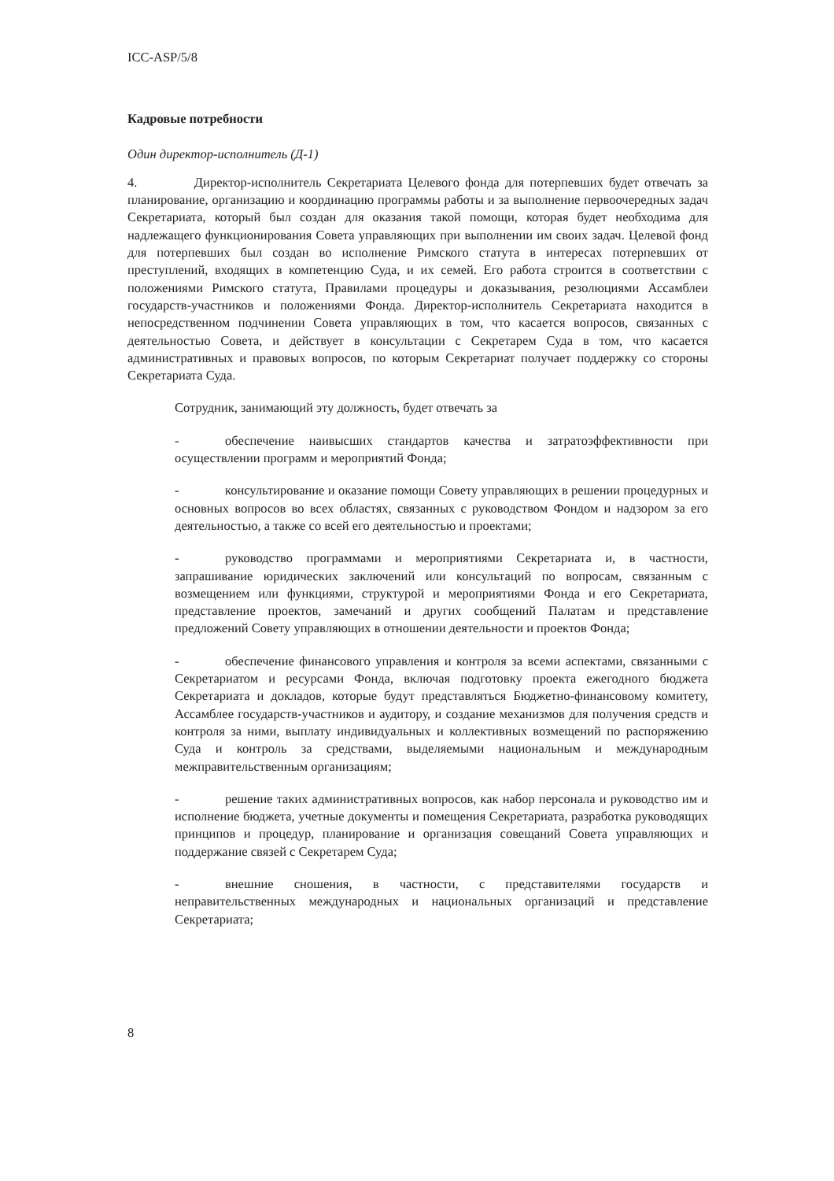ICC-ASP/5/8
Кадровые потребности
Один директор-исполнитель (Д-1)
4. Директор-исполнитель Секретариата Целевого фонда для потерпевших будет отвечать за планирование, организацию и координацию программы работы и за выполнение первоочередных задач Секретариата, который был создан для оказания такой помощи, которая будет необходима для надлежащего функционирования Совета управляющих при выполнении им своих задач. Целевой фонд для потерпевших был создан во исполнение Римского статута в интересах потерпевших от преступлений, входящих в компетенцию Суда, и их семей. Его работа строится в соответствии с положениями Римского статута, Правилами процедуры и доказывания, резолюциями Ассамблеи государств-участников и положениями Фонда. Директор-исполнитель Секретариата находится в непосредственном подчинении Совета управляющих в том, что касается вопросов, связанных с деятельностью Совета, и действует в консультации с Секретарем Суда в том, что касается административных и правовых вопросов, по которым Секретариат получает поддержку со стороны Секретариата Суда.
Сотрудник, занимающий эту должность, будет отвечать за
- обеспечение наивысших стандартов качества и затратоэффективности при осуществлении программ и мероприятий Фонда;
- консультирование и оказание помощи Совету управляющих в решении процедурных и основных вопросов во всех областях, связанных с руководством Фондом и надзором за его деятельностью, а также со всей его деятельностью и проектами;
- руководство программами и мероприятиями Секретариата и, в частности, запрашивание юридических заключений или консультаций по вопросам, связанным с возмещением или функциями, структурой и мероприятиями Фонда и его Секретариата, представление проектов, замечаний и других сообщений Палатам и представление предложений Совету управляющих в отношении деятельности и проектов Фонда;
- обеспечение финансового управления и контроля за всеми аспектами, связанными с Секретариатом и ресурсами Фонда, включая подготовку проекта ежегодного бюджета Секретариата и докладов, которые будут представляться Бюджетно-финансовому комитету, Ассамблее государств-участников и аудитору, и создание механизмов для получения средств и контроля за ними, выплату индивидуальных и коллективных возмещений по распоряжению Суда и контроль за средствами, выделяемыми национальным и международным межправительственным организациям;
- решение таких административных вопросов, как набор персонала и руководство им и исполнение бюджета, учетные документы и помещения Секретариата, разработка руководящих принципов и процедур, планирование и организация совещаний Совета управляющих и поддержание связей с Секретарем Суда;
- внешние сношения, в частности, с представителями государств и неправительственных международных и национальных организаций и представление Секретариата;
8